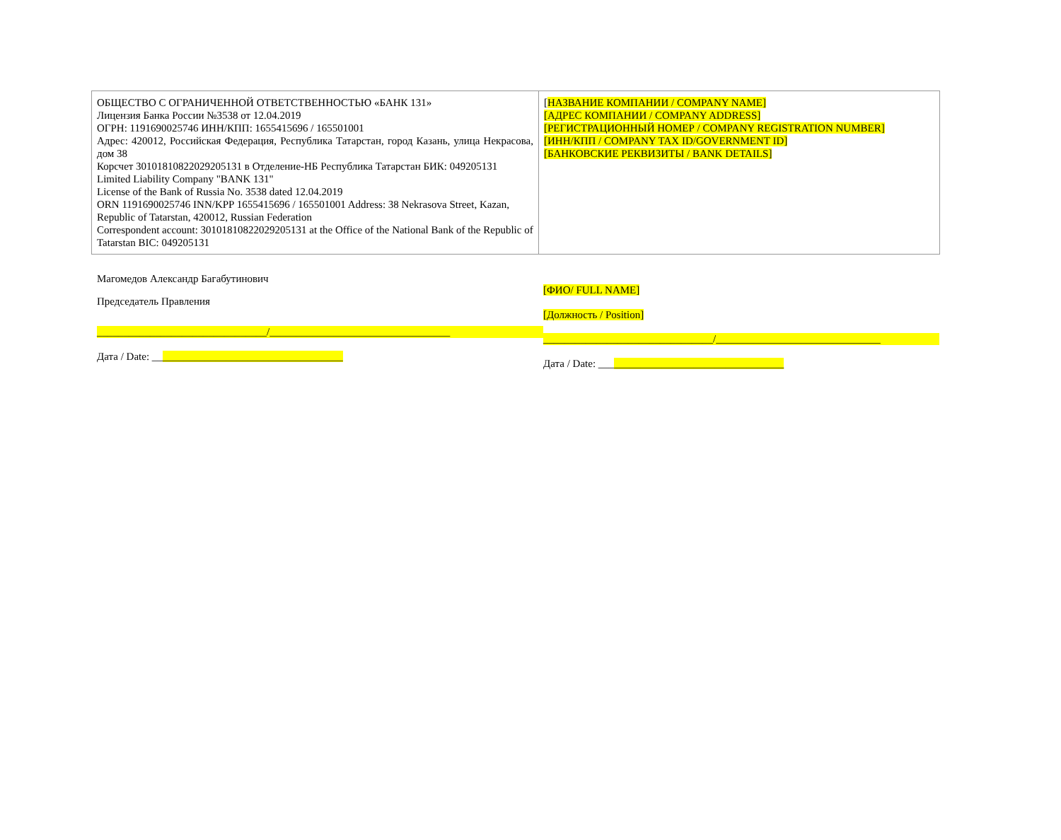| ОБЩЕСТВО С ОГРАНИЧЕННОЙ ОТВЕТСТВЕННОСТЬЮ «БАНК 131» Лицензия Банка России №3538 от 12.04.2019 ОГРН: 1191690025746 ИНН/КПП: 1655415696 / 165501001 Адрес: 420012, Российская Федерация, Республика Татарстан, город Казань, улица Некрасова, дом 38 Корсчет 30101810822029205131 в Отделение-НБ Республика Татарстан БИК: 049205131 Limited Liability Company "BANK 131" License of the Bank of Russia No. 3538 dated 12.04.2019 ORN 1191690025746 INN/KPP 1655415696 / 165501001 Address: 38 Nekrasova Street, Kazan, Republic of Tatarstan, 420012, Russian Federation Correspondent account: 30101810822029205131 at the Office of the National Bank of the Republic of Tatarstan BIC: 049205131 | [ НАЗВАНИЕ КОМПАНИИ / COMPANY NAME] [АДРЕС КОМПАНИИ / COMPANY ADDRESS] [РЕГИСТРАЦИОННЫЙ НОМЕР / COMPANY REGISTRATION NUMBER] [ИНН/КПП / COMPANY TAX ID/GOVERNMENT ID] [БАНКОВСКИЕ РЕКВИЗИТЫ / BANK DETAILS] |
Магомедов Александр Багабутинович
Председатель Правления
________________________________/__________________________________
Дата / Date: ____________________________________
[ФИО/ FULL NAME]
[Должность / Position]
________________________________/_______________________________
Дата / Date: ___________________________________